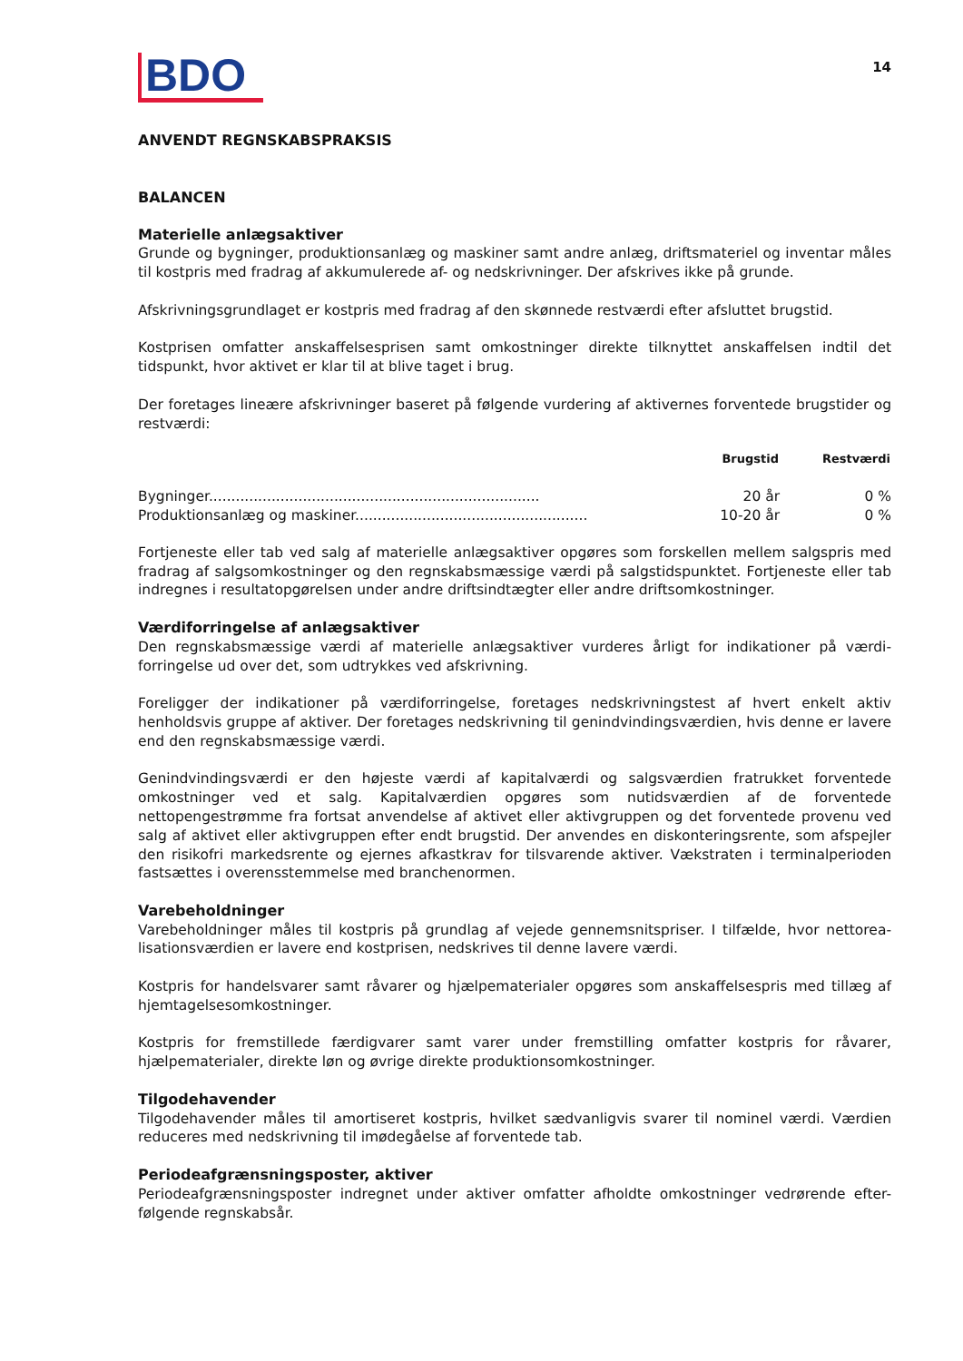BDO
14
ANVENDT REGNSKABSPRAKSIS
BALANCEN
Materielle anlægsaktiver
Grunde og bygninger, produktionsanlæg og maskiner samt andre anlæg, driftsmateriel og inventar måles til kostpris med fradrag af akkumulerede af- og nedskrivninger. Der afskrives ikke på grunde.
Afskrivningsgrundlaget er kostpris med fradrag af den skønnede restværdi efter afsluttet brugstid.
Kostprisen omfatter anskaffelsesprisen samt omkostninger direkte tilknyttet anskaffelsen indtil det tidspunkt, hvor aktivet er klar til at blive taget i brug.
Der foretages lineære afskrivninger baseret på følgende vurdering af aktivernes forventede brugstider og restværdi:
| | Brugstid | Restværdi |
| --- | --- | --- |
| Bygninger.......................................................................... | 20 år | 0 % |
| Produktionsanlæg og maskiner.................................................... | 10-20 år | 0 % |
Fortjeneste eller tab ved salg af materielle anlægsaktiver opgøres som forskellen mellem salgspris med fradrag af salgsomkostninger og den regnskabsmæssige værdi på salgstidspunktet. Fortjeneste eller tab indregnes i resultatopgørelsen under andre driftsindtægter eller andre driftsomkostninger.
Værdiforringelse af anlægsaktiver
Den regnskabsmæssige værdi af materielle anlægsaktiver vurderes årligt for indikationer på værdi-forringelse ud over det, som udtrykkes ved afskrivning.
Foreligger der indikationer på værdiforringelse, foretages nedskrivningstest af hvert enkelt aktiv henholdsvis gruppe af aktiver. Der foretages nedskrivning til genindvindingsværdien, hvis denne er lavere end den regnskabsmæssige værdi.
Genindvindingsværdi er den højeste værdi af kapitalværdi og salgsværdien fratrukket forventede omkostninger ved et salg. Kapitalværdien opgøres som nutidsværdien af de forventede nettopengestrømme fra fortsat anvendelse af aktivet eller aktivgruppen og det forventede provenu ved salg af aktivet eller aktivgruppen efter endt brugstid. Der anvendes en diskonteringsrente, som afspejler den risikofri markedsrente og ejernes afkastkrav for tilsvarende aktiver. Vækstraten i terminalperioden fastsættes i overensstemmelse med branchenormen.
Varebeholdninger
Varebeholdninger måles til kostpris på grundlag af vejede gennemsnitspriser. I tilfælde, hvor nettorea-lisationsværdien er lavere end kostprisen, nedskrives til denne lavere værdi.
Kostpris for handelsvarer samt råvarer og hjælpematerialer opgøres som anskaffelsespris med tillæg af hjemtagelsesomkostninger.
Kostpris for fremstillede færdigvarer samt varer under fremstilling omfatter kostpris for råvarer, hjælpematerialer, direkte løn og øvrige direkte produktionsomkostninger.
Tilgodehavender
Tilgodehavender måles til amortiseret kostpris, hvilket sædvanligvis svarer til nominel værdi. Værdien reduceres med nedskrivning til imødegåelse af forventede tab.
Periodeafgrænsningsposter, aktiver
Periodeafgrænsningsposter indregnet under aktiver omfatter afholdte omkostninger vedrørende efter-følgende regnskabsår.